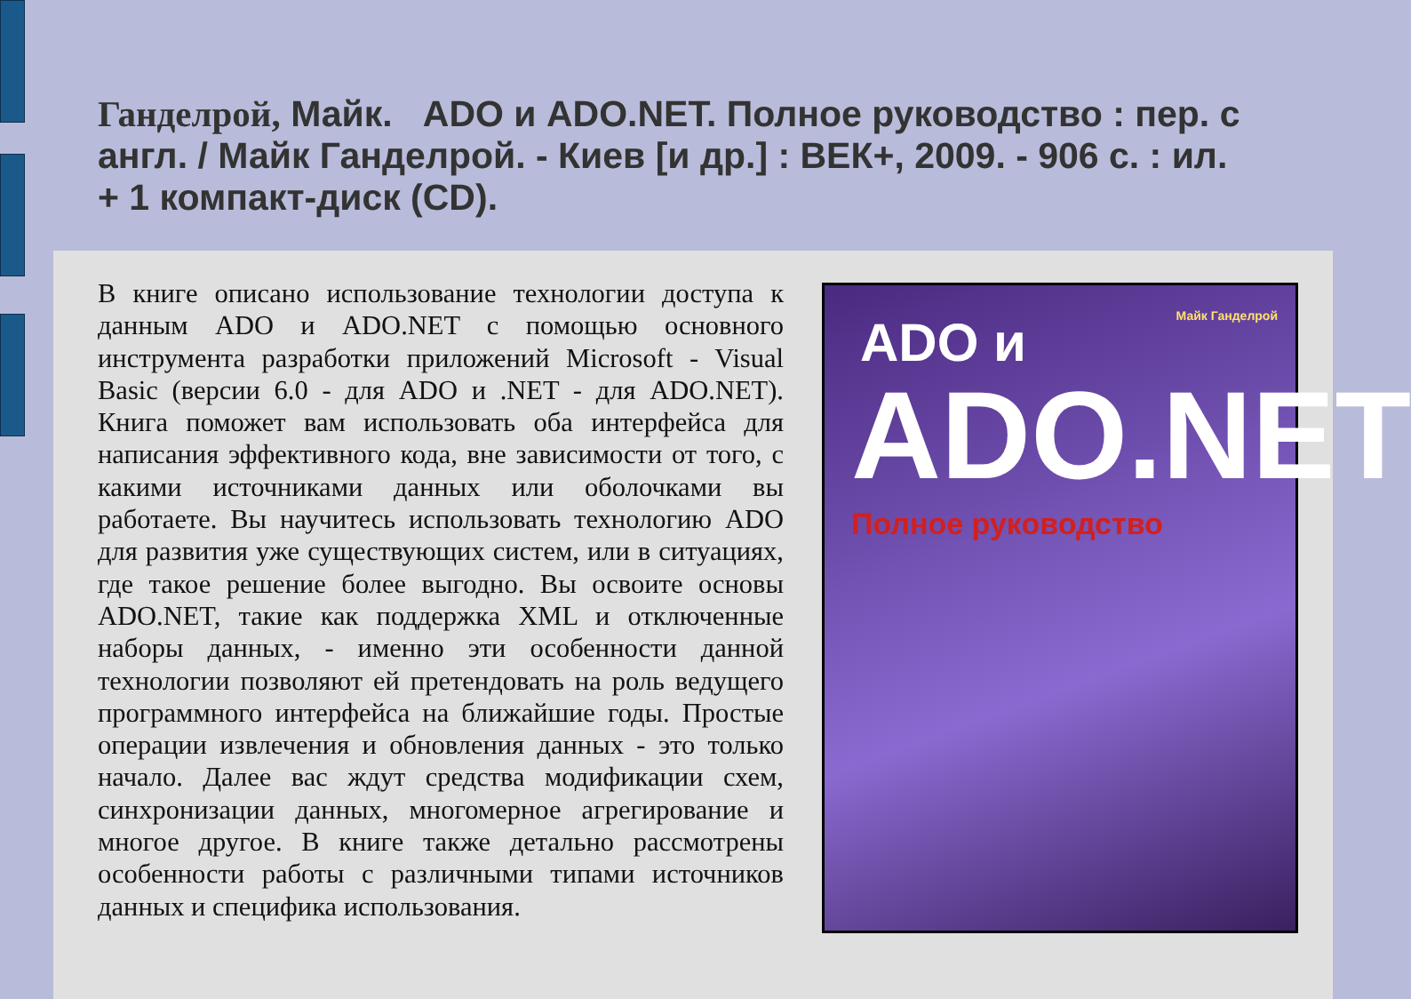Ганделрой, Майк. ADO и ADO.NET. Полное руководство : пер. с англ. / Майк Ганделрой. - Киев [и др.] : ВЕК+, 2009. - 906 с. : ил. + 1 компакт-диск (CD).
В книге описано использование технологии доступа к данным ADO и ADO.NET с помощью основного инструмента разработки приложений Microsoft - Visual Basic (версии 6.0 - для ADO и .NET - для ADO.NET). Книга поможет вам использовать оба интерфейса для написания эффективного кода, вне зависимости от того, с какими источниками данных или оболочками вы работаете. Вы научитесь использовать технологию ADO для развития уже существующих систем, или в ситуациях, где такое решение более выгодно. Вы освоите основы ADO.NET, такие как поддержка XML и отключенные наборы данных, - именно эти особенности данной технологии позволяют ей претендовать на роль ведущего программного интерфейса на ближайшие годы. Простые операции извлечения и обновления данных - это только начало. Далее вас ждут средства модификации схем, синхронизации данных, многомерное агрегирование и многое другое. В книге также детально рассмотрены особенности работы с различными типами источников данных и специфика использования.
Майк Ганделрой
ADO и
ADO.NET
Полное руководство